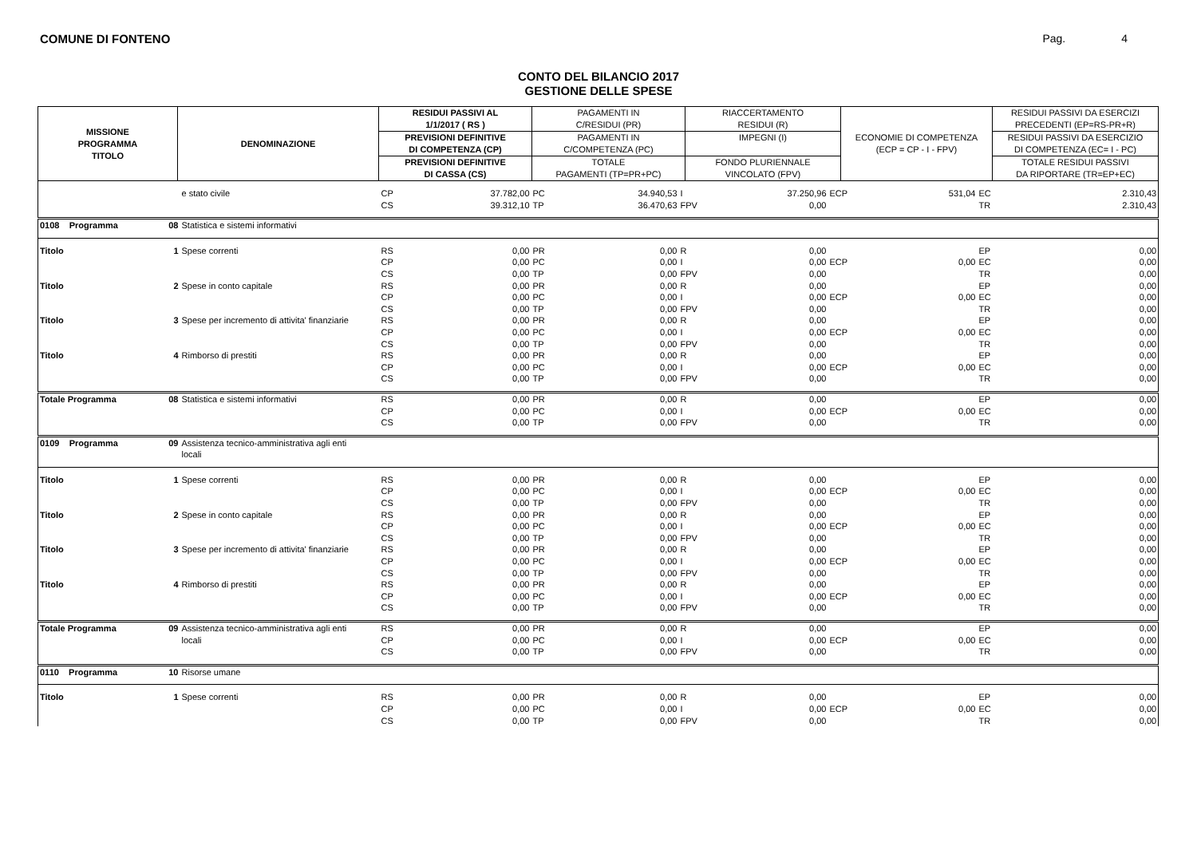COMUNE DI FONTENO Pag. 4
CONTO DEL BILANCIO 2017
GESTIONE DELLE SPESE
| MISSIONE PROGRAMMA TITOLO | DENOMINAZIONE | RESIDUI PASSIVI AL 1/1/2017 ( RS ) | PAGAMENTI IN C/RESIDUI (PR) | RIACCERTAMENTO RESIDUI (R) | | RESIDUI PASSIVI DA ESERCIZI PRECEDENTI (EP=RS-PR+R) |
| | | PREVISIONI DEFINITIVE DI COMPETENZA (CP) | PAGAMENTI IN C/COMPETENZA (PC) | IMPEGNI (I) | ECONOMIE DI COMPETENZA (ECP = CP - I - FPV) | RESIDUI PASSIVI DA ESERCIZIO DI COMPETENZA (EC= I - PC) |
| | | PREVISIONI DEFINITIVE DI CASSA (CS) | TOTALE PAGAMENTI (TP=PR+PC) | FONDO PLURIENNALE VINCOLATO (FPV) | | TOTALE RESIDUI PASSIVI DA RIPORTARE (TR=EP+EC) |
| | | e stato civile | CP | 37.782,00 | PC | 34.940,53 | I | 37.250,96 | ECP | 531,04 | EC | 2.310,43 |
| | | | CS | 39.312,10 | TP | 36.470,63 | FPV | 0,00 | | | TR | 2.310,43 |
| 0108 Programma | 08 | Statistica e sistemi informativi | | | | | | | | | | |
| Titolo | 1 | Spese correnti | RS | 0,00 | PR | 0,00 | R | 0,00 | | | EP | 0,00 |
| | | | CP | 0,00 | PC | 0,00 | I | 0,00 | ECP | 0,00 | EC | 0,00 |
| | | | CS | 0,00 | TP | 0,00 | FPV | 0,00 | | | TR | 0,00 |
| Titolo | 2 | Spese in conto capitale | RS | 0,00 | PR | 0,00 | R | 0,00 | | | EP | 0,00 |
| | | | CP | 0,00 | PC | 0,00 | I | 0,00 | ECP | 0,00 | EC | 0,00 |
| | | | CS | 0,00 | TP | 0,00 | FPV | 0,00 | | | TR | 0,00 |
| Titolo | 3 | Spese per incremento di attivita' finanziarie | RS | 0,00 | PR | 0,00 | R | 0,00 | | | EP | 0,00 |
| | | | CP | 0,00 | PC | 0,00 | I | 0,00 | ECP | 0,00 | EC | 0,00 |
| | | | CS | 0,00 | TP | 0,00 | FPV | 0,00 | | | TR | 0,00 |
| Titolo | 4 | Rimborso di prestiti | RS | 0,00 | PR | 0,00 | R | 0,00 | | | EP | 0,00 |
| | | | CP | 0,00 | PC | 0,00 | I | 0,00 | ECP | 0,00 | EC | 0,00 |
| | | | CS | 0,00 | TP | 0,00 | FPV | 0,00 | | | TR | 0,00 |
| Totale Programma | 08 | Statistica e sistemi informativi | RS | 0,00 | PR | 0,00 | R | 0,00 | | | EP | 0,00 |
| | | | CP | 0,00 | PC | 0,00 | I | 0,00 | ECP | 0,00 | EC | 0,00 |
| | | | CS | 0,00 | TP | 0,00 | FPV | 0,00 | | | TR | 0,00 |
| 0109 Programma | 09 | Assistenza tecnico-amministrativa agli enti | | | | | | | | | | |
| | | locali | | | | | | | | | | |
| Titolo | 1 | Spese correnti | RS | 0,00 | PR | 0,00 | R | 0,00 | | | EP | 0,00 |
| | | | CP | 0,00 | PC | 0,00 | I | 0,00 | ECP | 0,00 | EC | 0,00 |
| | | | CS | 0,00 | TP | 0,00 | FPV | 0,00 | | | TR | 0,00 |
| Titolo | 2 | Spese in conto capitale | RS | 0,00 | PR | 0,00 | R | 0,00 | | | EP | 0,00 |
| | | | CP | 0,00 | PC | 0,00 | I | 0,00 | ECP | 0,00 | EC | 0,00 |
| | | | CS | 0,00 | TP | 0,00 | FPV | 0,00 | | | TR | 0,00 |
| Titolo | 3 | Spese per incremento di attivita' finanziarie | RS | 0,00 | PR | 0,00 | R | 0,00 | | | EP | 0,00 |
| | | | CP | 0,00 | PC | 0,00 | I | 0,00 | ECP | 0,00 | EC | 0,00 |
| | | | CS | 0,00 | TP | 0,00 | FPV | 0,00 | | | TR | 0,00 |
| Titolo | 4 | Rimborso di prestiti | RS | 0,00 | PR | 0,00 | R | 0,00 | | | EP | 0,00 |
| | | | CP | 0,00 | PC | 0,00 | I | 0,00 | ECP | 0,00 | EC | 0,00 |
| | | | CS | 0,00 | TP | 0,00 | FPV | 0,00 | | | TR | 0,00 |
| Totale Programma | 09 | Assistenza tecnico-amministrativa agli enti | RS | 0,00 | PR | 0,00 | R | 0,00 | | | EP | 0,00 |
| | | locali | CP | 0,00 | PC | 0,00 | I | 0,00 | ECP | 0,00 | EC | 0,00 |
| | | | CS | 0,00 | TP | 0,00 | FPV | 0,00 | | | TR | 0,00 |
| 0110 Programma | 10 | Risorse umane | | | | | | | | | | |
| Titolo | 1 | Spese correnti | RS | 0,00 | PR | 0,00 | R | 0,00 | | | EP | 0,00 |
| | | | CP | 0,00 | PC | 0,00 | I | 0,00 | ECP | 0,00 | EC | 0,00 |
| | | | CS | 0,00 | TP | 0,00 | FPV | 0,00 | | | TR | 0,00 |